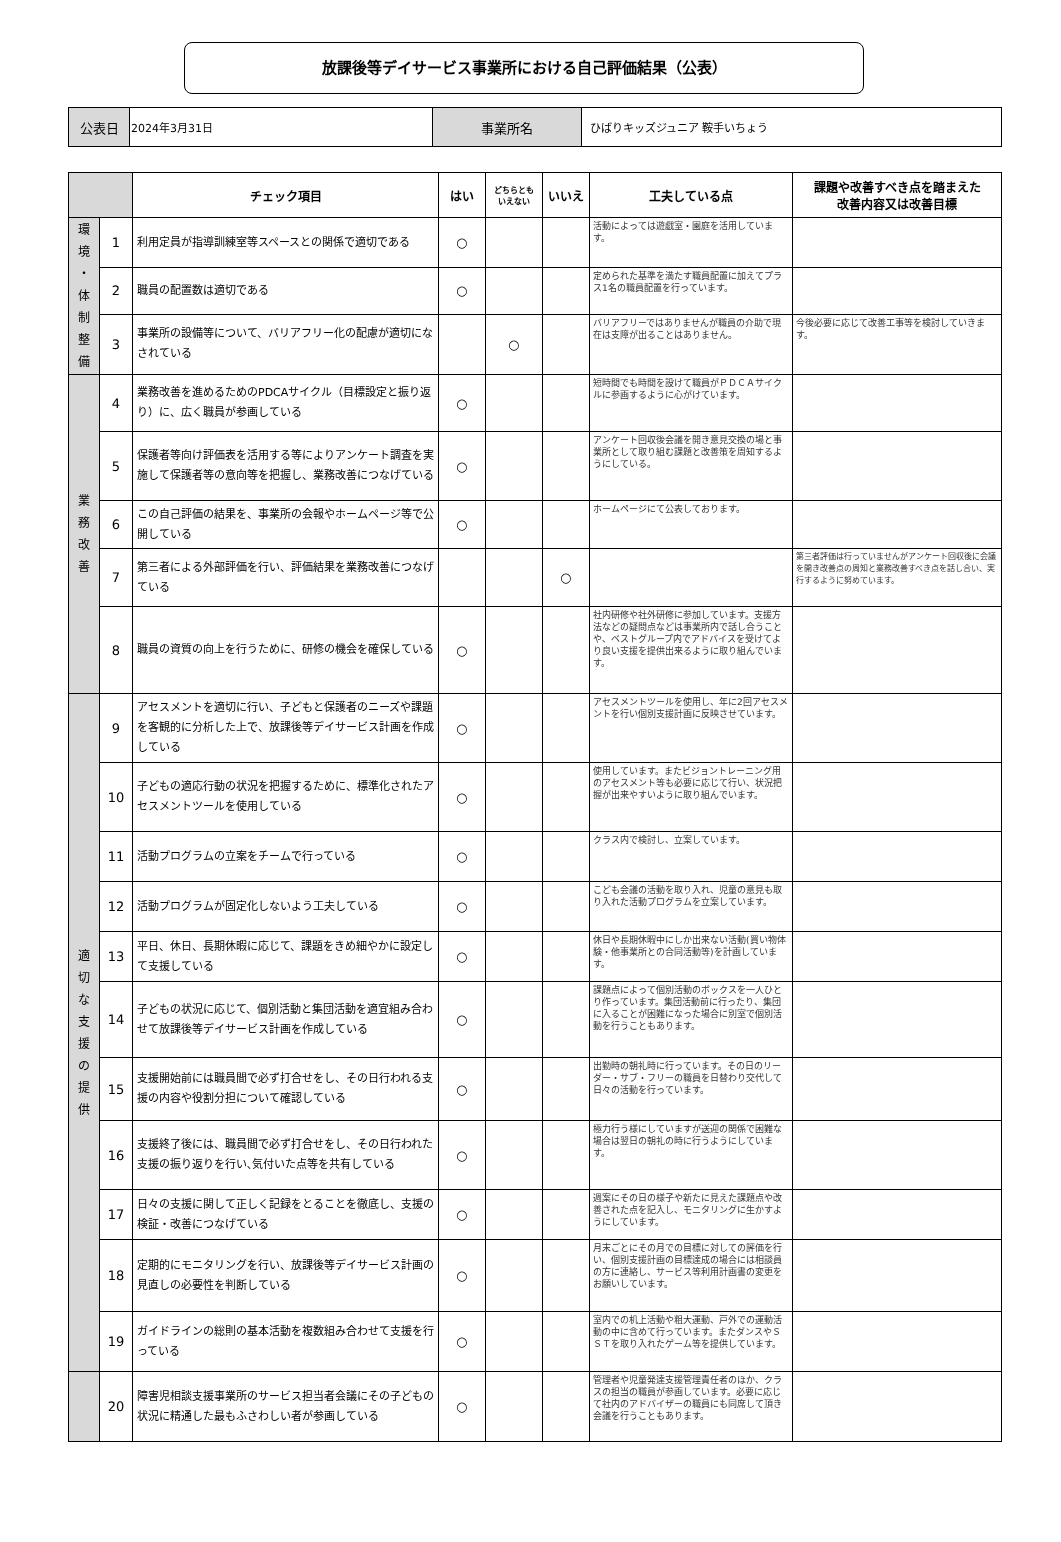放課後等デイサービス事業所における自己評価結果（公表）
| 公表日 | 2024年3月31日 | 事業所名 | ひばりキッズジュニア 鞍手いちょう |
| | | チェック項目 | はい | どちらとも いえない | いいえ | 工夫している点 | 課題や改善すべき点を踏まえた 改善内容又は改善目標 |
| --- | --- | --- | --- | --- | --- | --- | --- |
| 環 境 ・ 体 制 整 備 | 1 | 利用定員が指導訓練室等スペースとの関係で適切である | ○ | | | 活動によっては遊戯室・園庭を活用しています。 | |
| | 2 | 職員の配置数は適切である | ○ | | | 定められた基準を満たす職員配置に加えてプラス1名の職員配置を行っています。 | |
| | 3 | 事業所の設備等について、バリアフリー化の配慮が適切になされている | | ○ | | バリアフリーではありませんが職員の介助で現在は支障が出ることはありません。 | 今後必要に応じて改善工事等を検討していきます。 |
| 業 務 改 善 | 4 | 業務改善を進めるためのPDCAサイクル（目標設定と振り返り）に、広く職員が参画している | ○ | | | 短時間でも時間を設けて職員がＰＤＣＡサイクルに参画するように心がけています。 | |
| | 5 | 保護者等向け評価表を活用する等によりアンケート調査を実施して保護者等の意向等を把握し、業務改善につなげている | ○ | | | アンケート回収後会議を開き意見交換の場と事業所として取り組む課題と改善策を周知するようにしている。 | |
| | 6 | この自己評価の結果を、事業所の会報やホームページ等で公開している | ○ | | | ホームページにて公表しております。 | |
| | 7 | 第三者による外部評価を行い、評価結果を業務改善につなげている | | | ○ | | 第三者評価は行っていませんがアンケート回収後に会議を開き改善点の周知と業務改善すべき点を話し合い、実行するように努めています。 |
| | 8 | 職員の資質の向上を行うために、研修の機会を確保している | ○ | | | 社内研修や社外研修に参加しています。支援方法などの疑問点などは事業所内で話し合うことや、ベストグループ内でアドバイスを受けてより良い支援を提供出来るように取り組んでいます。 | |
| 適 切 な 支 援 の 提 供 | 9 | アセスメントを適切に行い、子どもと保護者のニーズや課題を客観的に分析した上で、放課後等デイサービス計画を作成している | ○ | | | アセスメントツールを使用し、年に2回アセスメントを行い個別支援計画に反映させています。 | |
| | 10 | 子どもの適応行動の状況を把握するために、標準化されたアセスメントツールを使用している | ○ | | | 使用しています。またビジョントレーニング用のアセスメント等も必要に応じて行い、状況把握が出来やすいように取り組んでいます。 | |
| | 11 | 活動プログラムの立案をチームで行っている | ○ | | | クラス内で検討し、立案しています。 | |
| | 12 | 活動プログラムが固定化しないよう工夫している | ○ | | | こども会議の活動を取り入れ、児童の意見も取り入れた活動プログラムを立案しています。 | |
| | 13 | 平日、休日、長期休暇に応じて、課題をきめ細やかに設定して支援している | ○ | | | 休日や長期休暇中にしか出来ない活動(買い物体験・他事業所との合同活動等)を計画しています。 | |
| | 14 | 子どもの状況に応じて、個別活動と集団活動を適宜組み合わせて放課後等デイサービス計画を作成している | ○ | | | 課題点によって個別活動のボックスを一人ひとり作っています。集団活動前に行ったり、集団に入ることが困難になった場合に別室で個別活動を行うこともあります。 | |
| | 15 | 支援開始前には職員間で必ず打合せをし、その日行われる支援の内容や役割分担について確認している | ○ | | | 出勤時の朝礼時に行っています。その日のリーダー・サブ・フリーの職員を日替わり交代して日々の活動を行っています。 | |
| | 16 | 支援終了後には、職員間で必ず打合せをし、その日行われた支援の振り返りを行い､気付いた点等を共有している | ○ | | | 極力行う様にしていますが送迎の関係で困難な場合は翌日の朝礼の時に行うようにしています。 | |
| | 17 | 日々の支援に関して正しく記録をとることを徹底し、支援の検証・改善につなげている | ○ | | | 週案にその日の様子や新たに見えた課題点や改善された点を記入し、モニタリングに生かすようにしています。 | |
| | 18 | 定期的にモニタリングを行い、放課後等デイサービス計画の見直しの必要性を判断している | ○ | | | 月末ごとにその月での目標に対しての評価を行い、個別支援計画の目標達成の場合には相談員の方に連絡し、サービス等利用計画書の変更をお願いしています。 | |
| | 19 | ガイドラインの総則の基本活動を複数組み合わせて支援を行っている | ○ | | | 室内での机上活動や粗大運動、戸外での運動活動の中に含めて行っています。またダンスやＳＳＴを取り入れたゲーム等を提供しています。 | |
| | 20 | 障害児相談支援事業所のサービス担当者会議にその子どもの状況に精通した最もふさわしい者が参画している | ○ | | | 管理者や児童発達支援管理責任者のほか、クラスの担当の職員が参画しています。必要に応じて社内のアドバイザーの職員にも同席して頂き会議を行うこともあります。 | |